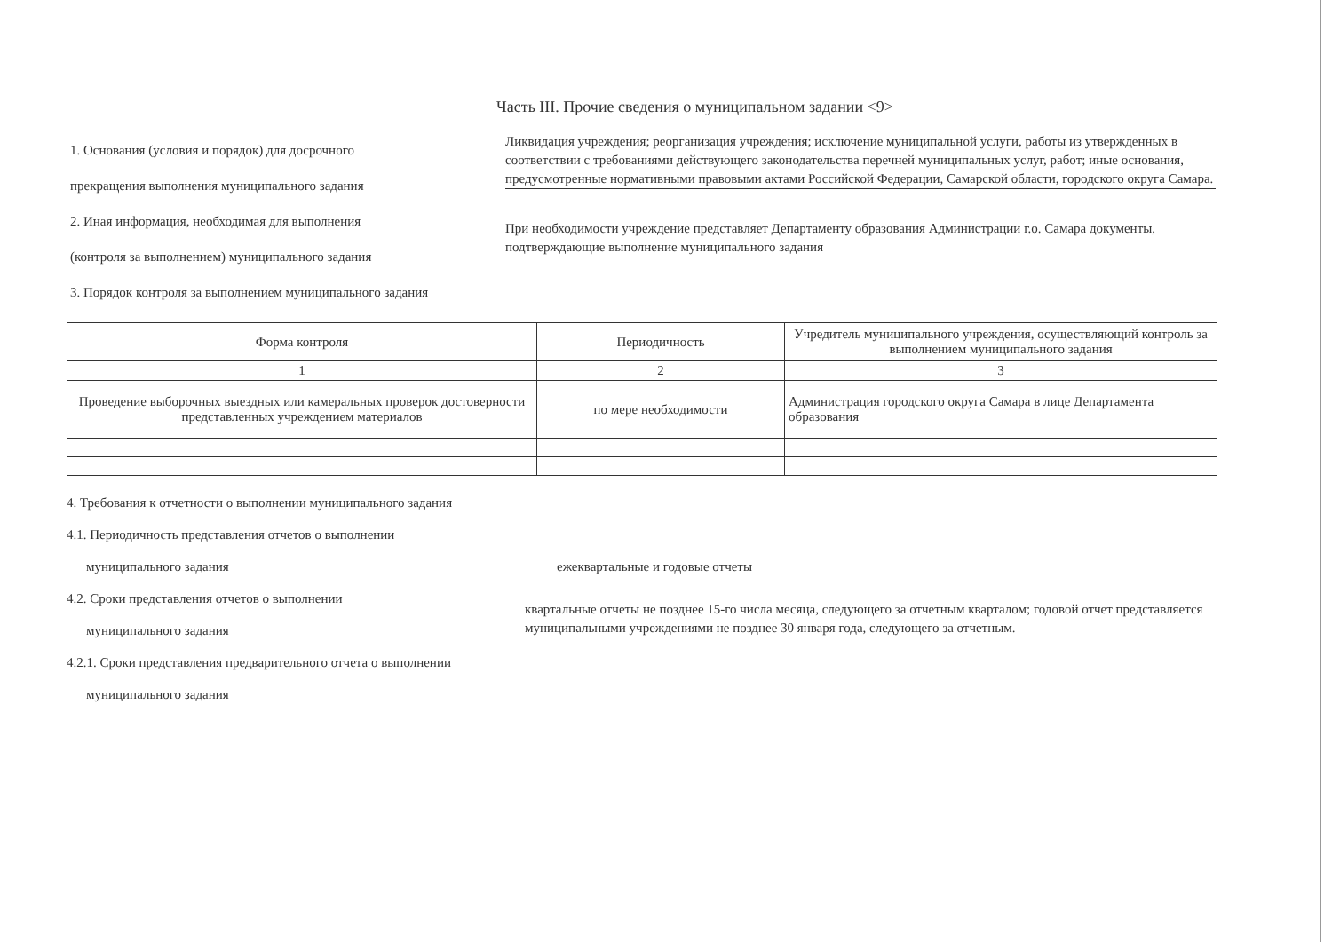Часть III. Прочие сведения о муниципальном задании <9>
1. Основания (условия и порядок) для досрочного
прекращения выполнения муниципального задания
Ликвидация учреждения; реорганизация учреждения; исключение муниципальной услуги, работы из утвержденных в соответствии с требованиями действующего законодательства перечней муниципальных услуг, работ; иные основания, предусмотренные нормативными правовыми актами Российской Федерации, Самарской области, городского округа Самара.
2. Иная информация, необходимая для выполнения
(контроля за выполнением) муниципального задания
При необходимости учреждение представляет Департаменту образования Администрации г.о. Самара документы, подтверждающие выполнение муниципального задания
3. Порядок контроля за выполнением муниципального задания
| Форма контроля | Периодичность | Учредитель муниципального учреждения, осуществляющий контроль за выполнением муниципального задания |
| --- | --- | --- |
| 1 | 2 | 3 |
| Проведение выборочных выездных или камеральных проверок достоверности представленных учреждением материалов | по мере необходимости | Администрация городского округа Самара в лице Департамента образования |
4. Требования к отчетности о выполнении муниципального задания
4.1. Периодичность представления отчетов о выполнении
муниципального задания ежеквартальные и годовые отчеты
4.2. Сроки представления отчетов о выполнении
муниципального задания
квартальные отчеты не позднее 15-го числа месяца, следующего за отчетным кварталом; годовой отчет представляется муниципальными учреждениями не позднее 30 января года, следующего за отчетным.
4.2.1. Сроки представления предварительного отчета о выполнении
муниципального задания